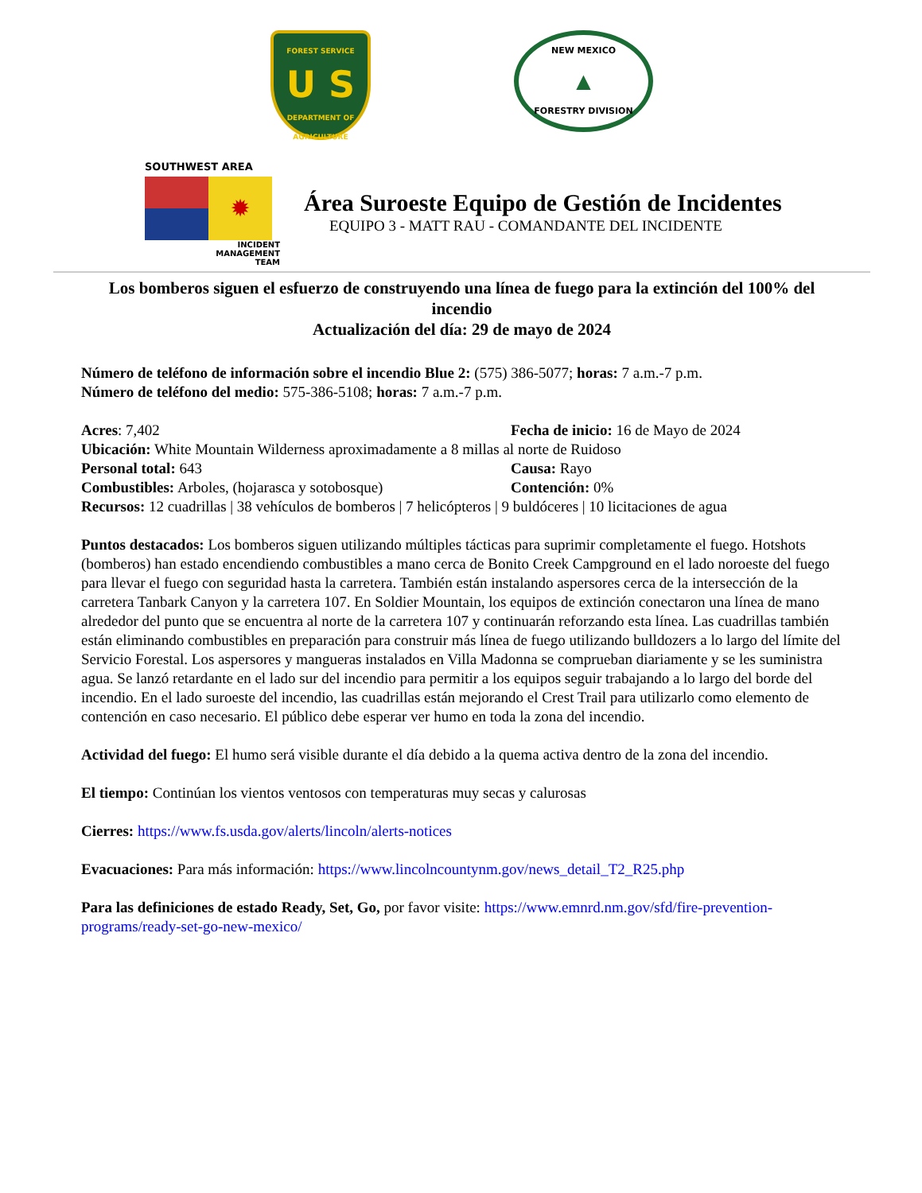FOREST SERVICE
U S
DEPARTMENT OF AGRICULTURE
NEW MEXICO
▲
FORESTRY DIVISION
SOUTHWEST AREA
✹
INCIDENT
MANAGEMENT
TEAM
Área Suroeste Equipo de Gestión de Incidentes
EQUIPO 3 - MATT RAU - COMANDANTE DEL INCIDENTE
Los bomberos siguen el esfuerzo de construyendo una línea de fuego para la extinción del 100% del incendio
Actualización del día: 29 de mayo de 2024
Número de teléfono de información sobre el incendio Blue 2: (575) 386-5077; horas: 7 a.m.-7 p.m.
Número de teléfono del medio: 575-386-5108; horas: 7 a.m.-7 p.m.
Acres: 7,402 Fecha de inicio: 16 de Mayo de 2024
Ubicación: White Mountain Wilderness aproximadamente a 8 millas al norte de Ruidoso
Personal total: 643 Causa: Rayo
Combustibles: Arboles, (hojarasca y sotobosque) Contención: 0%
Recursos: 12 cuadrillas | 38 vehículos de bomberos | 7 helicópteros | 9 buldóceres | 10 licitaciones de agua
Puntos destacados: Los bomberos siguen utilizando múltiples tácticas para suprimir completamente el fuego. Hotshots (bomberos) han estado encendiendo combustibles a mano cerca de Bonito Creek Campground en el lado noroeste del fuego para llevar el fuego con seguridad hasta la carretera. También están instalando aspersores cerca de la intersección de la carretera Tanbark Canyon y la carretera 107. En Soldier Mountain, los equipos de extinción conectaron una línea de mano alrededor del punto que se encuentra al norte de la carretera 107 y continuarán reforzando esta línea. Las cuadrillas también están eliminando combustibles en preparación para construir más línea de fuego utilizando bulldozers a lo largo del límite del Servicio Forestal. Los aspersores y mangueras instalados en Villa Madonna se comprueban diariamente y se les suministra agua. Se lanzó retardante en el lado sur del incendio para permitir a los equipos seguir trabajando a lo largo del borde del incendio. En el lado suroeste del incendio, las cuadrillas están mejorando el Crest Trail para utilizarlo como elemento de contención en caso necesario. El público debe esperar ver humo en toda la zona del incendio.
Actividad del fuego: El humo será visible durante el día debido a la quema activa dentro de la zona del incendio.
El tiempo: Continúan los vientos ventosos con temperaturas muy secas y calurosas
Cierres: https://www.fs.usda.gov/alerts/lincoln/alerts-notices
Evacuaciones: Para más información: https://www.lincolncountynm.gov/news_detail_T2_R25.php
Para las definiciones de estado Ready, Set, Go, por favor visite: https://www.emnrd.nm.gov/sfd/fire-prevention-programs/ready-set-go-new-mexico/